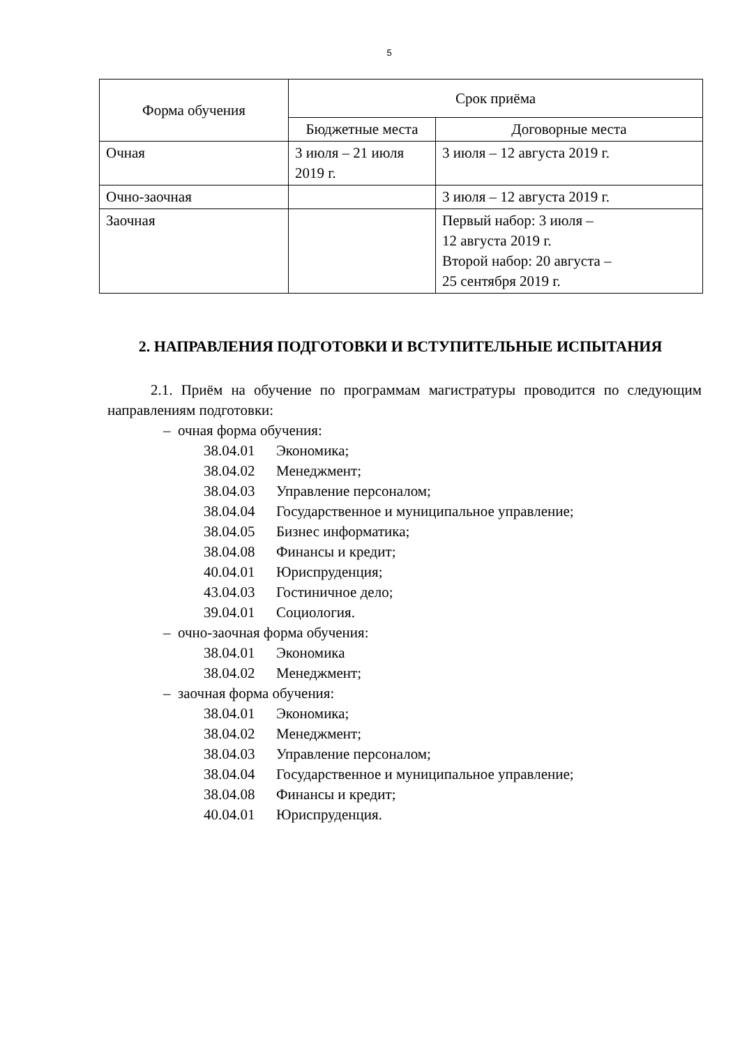5
| Форма обучения | Срок приёма | |
| --- | --- | --- |
| | Бюджетные места | Договорные места |
| Очная | 3 июля – 21 июля 2019 г. | 3 июля – 12 августа 2019 г. |
| Очно-заочная | | 3 июля – 12 августа 2019 г. |
| Заочная | | Первый набор: 3 июля – 12 августа 2019 г. Второй набор: 20 августа – 25 сентября 2019 г. |
2. НАПРАВЛЕНИЯ ПОДГОТОВКИ И ВСТУПИТЕЛЬНЫЕ ИСПЫТАНИЯ
2.1. Приём на обучение по программам магистратуры проводится по следующим направлениям подготовки:
– очная форма обучения:
38.04.01 Экономика;
38.04.02 Менеджмент;
38.04.03 Управление персоналом;
38.04.04 Государственное и муниципальное управление;
38.04.05 Бизнес информатика;
38.04.08 Финансы и кредит;
40.04.01 Юриспруденция;
43.04.03 Гостиничное дело;
39.04.01 Социология.
– очно-заочная форма обучения:
38.04.01 Экономика
38.04.02 Менеджмент;
– заочная форма обучения:
38.04.01 Экономика;
38.04.02 Менеджмент;
38.04.03 Управление персоналом;
38.04.04 Государственное и муниципальное управление;
38.04.08 Финансы и кредит;
40.04.01 Юриспруденция.